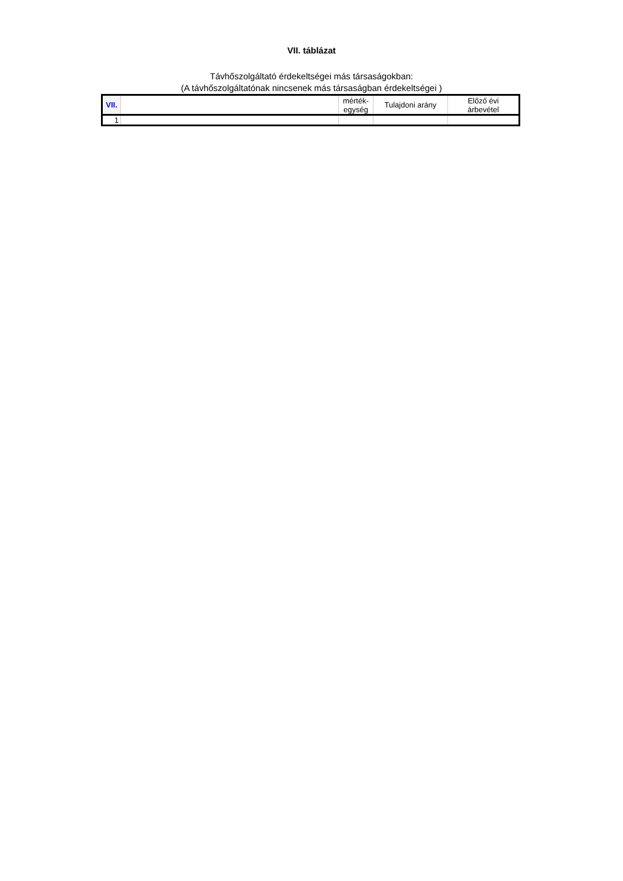VII. táblázat
Távhőszolgáltató érdekeltségei más társaságokban:
(A távhőszolgáltatónak nincsenek más társaságban érdekeltségei )
| VII. | | mérték- egység | Tulajdoni arány | Előző évi árbevétel |
| --- | --- | --- | --- | --- |
| 1 | | | | |